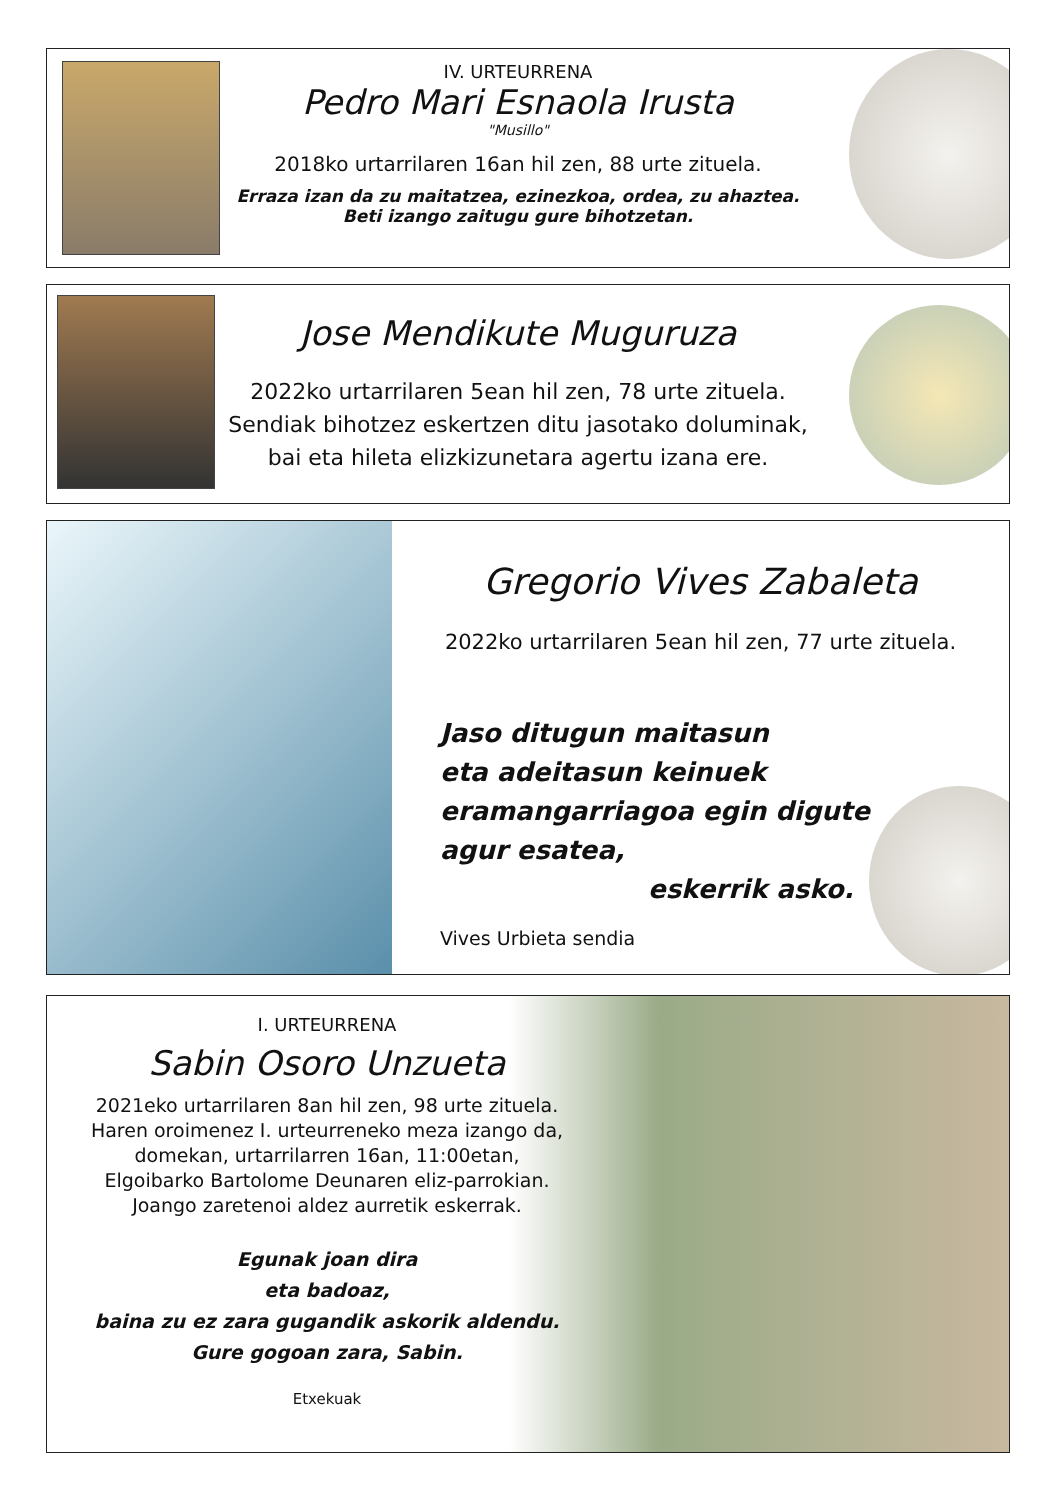IV. URTEURRENA
Pedro Mari Esnaola Irusta
"Musillo"
2018ko urtarrilaren 16an hil zen, 88 urte zituela.
Erraza izan da zu maitatzea, ezinezkoa, ordea, zu ahaztea.
Beti izango zaitugu gure bihotzetan.
Jose Mendikute Muguruza
2022ko urtarrilaren 5ean hil zen, 78 urte zituela.
Sendiak bihotzez eskertzen ditu jasotako doluminak,
bai eta hileta elizkizunetara agertu izana ere.
Gregorio Vives Zabaleta
2022ko urtarrilaren 5ean hil zen, 77 urte zituela.
Jaso ditugun maitasun
eta adeitasun keinuek
eramangarriagoa egin digute
agur esatea,
eskerrik asko.
Vives Urbieta sendia
I. URTEURRENA
Sabin Osoro Unzueta
2021eko urtarrilaren 8an hil zen, 98 urte zituela.
Haren oroimenez I. urteurreneko meza izango da,
domekan, urtarrilarren 16an, 11:00etan,
Elgoibarko Bartolome Deunaren eliz-parrokian.
Joango zaretenoi aldez aurretik eskerrak.
Egunak joan dira
eta badoaz,
baina zu ez zara gugandik askorik aldendu.
Gure gogoan zara, Sabin.
Etxekuak